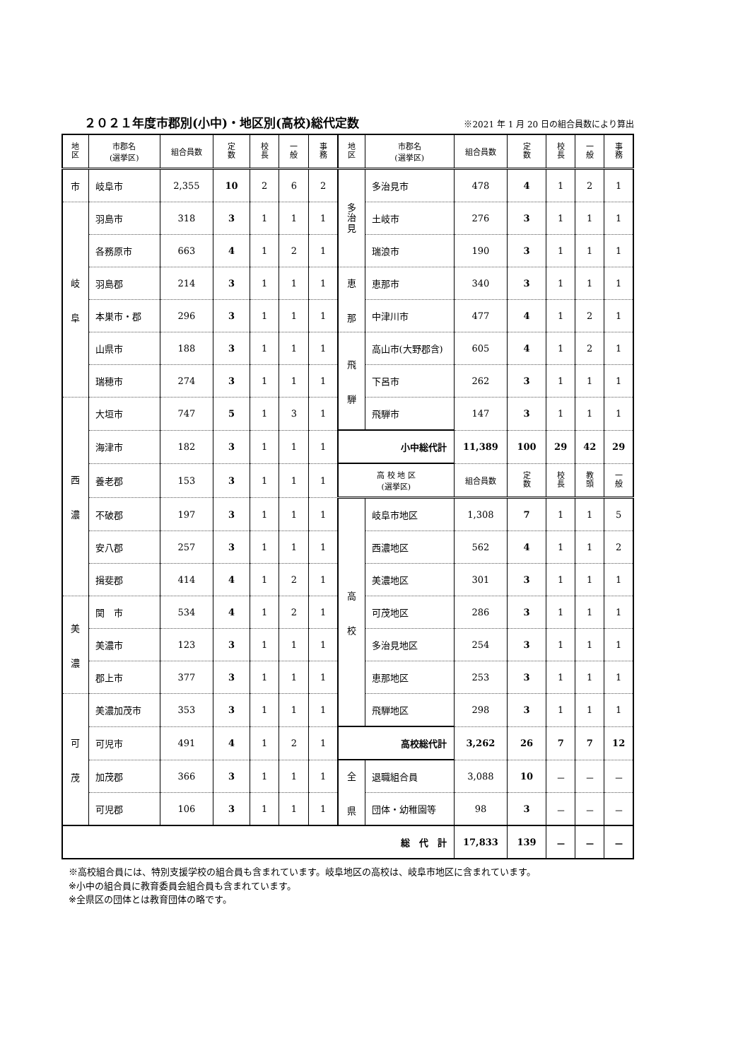２０２１年度市郡別(小中)・地区別(高校)総代定数
※2021 年 1 月 20 日の組合員数により算出
| 地 区 | 市郡名 (選挙区) | 組合員数 | 定 数 | 校 長 | 一 般 | 事 務 | 地 区 | 市郡名 (選挙区) | 組合員数 | 定 数 | 校 長 | 一 般 | 事 務 |
| --- | --- | --- | --- | --- | --- | --- | --- | --- | --- | --- | --- | --- | --- |
| 市 | 岐阜市 | 2,355 | 10 | 2 | 6 | 2 | 多 治 見 | 多治見市 | 478 | 4 | 1 | 2 | 1 |
| 岐 阜 | 羽島市 | 318 | 3 | 1 | 1 | 1 | | 土岐市 | 276 | 3 | 1 | 1 | 1 |
| | 各務原市 | 663 | 4 | 1 | 2 | 1 | | 瑞浪市 | 190 | 3 | 1 | 1 | 1 |
| | 羽島郡 | 214 | 3 | 1 | 1 | 1 | 恵 那 | 恵那市 | 340 | 3 | 1 | 1 | 1 |
| | 本巣市・郡 | 296 | 3 | 1 | 1 | 1 | | 中津川市 | 477 | 4 | 1 | 2 | 1 |
| | 山県市 | 188 | 3 | 1 | 1 | 1 | 飛 騨 | 高山市(大野郡含) | 605 | 4 | 1 | 2 | 1 |
| | 瑞穂市 | 274 | 3 | 1 | 1 | 1 | | 下呂市 | 262 | 3 | 1 | 1 | 1 |
| 西 濃 | 大垣市 | 747 | 5 | 1 | 3 | 1 | | 飛騨市 | 147 | 3 | 1 | 1 | 1 |
| | 海津市 | 182 | 3 | 1 | 1 | 1 | 小中総代計 | | 11,389 | 100 | 29 | 42 | 29 |
| | 養老郡 | 153 | 3 | 1 | 1 | 1 | 高 校 地 区 (選挙区) | | 組合員数 | 定 数 | 校 長 | 教 頭 | 一 般 |
| | 不破郡 | 197 | 3 | 1 | 1 | 1 | 高 校 | 岐阜市地区 | 1,308 | 7 | 1 | 1 | 5 |
| | 安八郡 | 257 | 3 | 1 | 1 | 1 | | 西濃地区 | 562 | 4 | 1 | 1 | 2 |
| | 揖斐郡 | 414 | 4 | 1 | 2 | 1 | | 美濃地区 | 301 | 3 | 1 | 1 | 1 |
| 美 濃 | 関 市 | 534 | 4 | 1 | 2 | 1 | | 可茂地区 | 286 | 3 | 1 | 1 | 1 |
| | 美濃市 | 123 | 3 | 1 | 1 | 1 | | 多治見地区 | 254 | 3 | 1 | 1 | 1 |
| | 郡上市 | 377 | 3 | 1 | 1 | 1 | | 恵那地区 | 253 | 3 | 1 | 1 | 1 |
| 可 茂 | 美濃加茂市 | 353 | 3 | 1 | 1 | 1 | | 飛騨地区 | 298 | 3 | 1 | 1 | 1 |
| | 可児市 | 491 | 4 | 1 | 2 | 1 | 高校総代計 | | 3,262 | 26 | 7 | 7 | 12 |
| | 加茂郡 | 366 | 3 | 1 | 1 | 1 | 全 県 | 退職組合員 | 3,088 | 10 | － | － | － |
| | 可児郡 | 106 | 3 | 1 | 1 | 1 | | 団体・幼稚園等 | 98 | 3 | － | － | － |
| 総 代 計 | | | | | | | | | 17,833 | 139 | － | － | － |
※高校組合員には、特別支援学校の組合員も含まれています。岐阜地区の高校は、岐阜市地区に含まれています。
※小中の組合員に教育委員会組合員も含まれています。
※全県区の団体とは教育団体の略です。